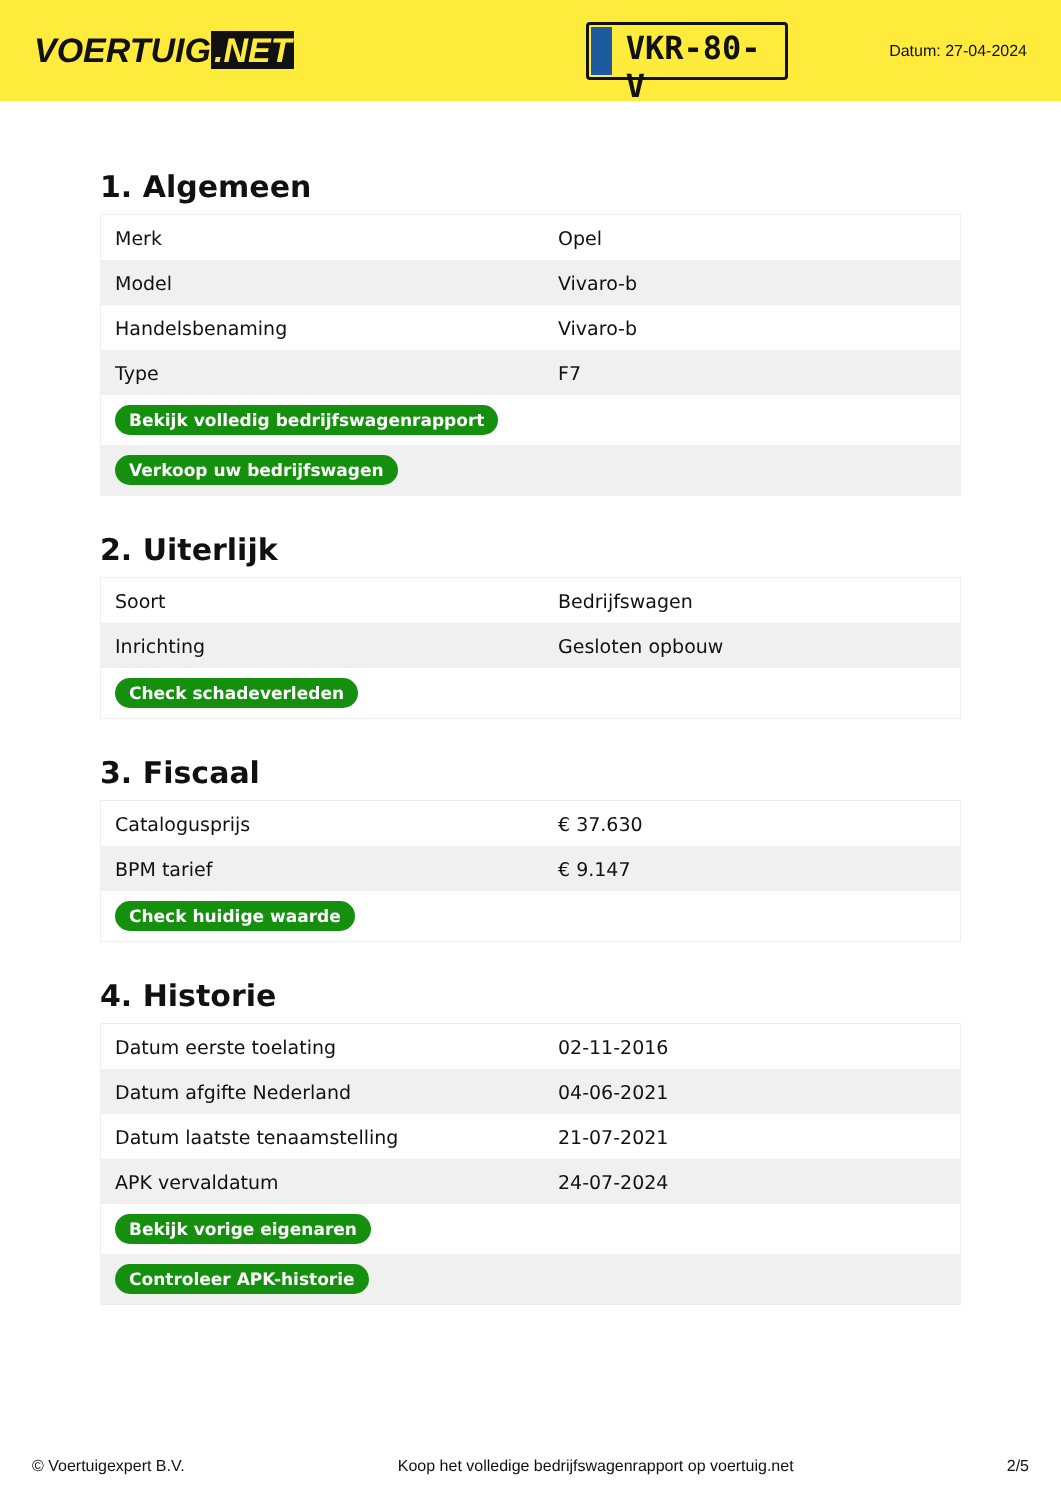VOERTUIG.NET
VKR-80-V
Datum: 27-04-2024
1. Algemeen
| Merk | Opel |
| Model | Vivaro-b |
| Handelsbenaming | Vivaro-b |
| Type | F7 |
| Bekijk volledig bedrijfswagenrapport | |
| Verkoop uw bedrijfswagen | |
2. Uiterlijk
| Soort | Bedrijfswagen |
| Inrichting | Gesloten opbouw |
| Check schadeverleden | |
3. Fiscaal
| Catalogusprijs | € 37.630 |
| BPM tarief | € 9.147 |
| Check huidige waarde | |
4. Historie
| Datum eerste toelating | 02-11-2016 |
| Datum afgifte Nederland | 04-06-2021 |
| Datum laatste tenaamstelling | 21-07-2021 |
| APK vervaldatum | 24-07-2024 |
| Bekijk vorige eigenaren | |
| Controleer APK-historie | |
© Voertuigexpert B.V. Koop het volledige bedrijfswagenrapport op voertuig.net 2/5